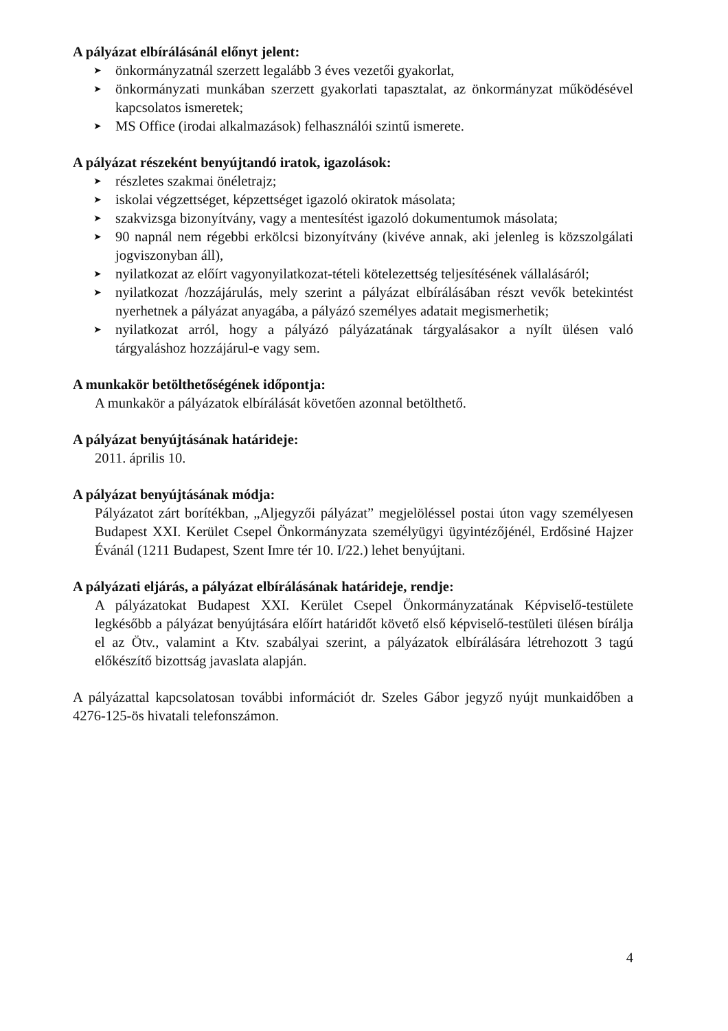A pályázat elbírálásánál előnyt jelent:
➤ önkormányzatnál szerzett legalább 3 éves vezetői gyakorlat,
➤ önkormányzati munkában szerzett gyakorlati tapasztalat, az önkormányzat működésével kapcsolatos ismeretek;
➤ MS Office (irodai alkalmazások) felhasználói szintű ismerete.
A pályázat részeként benyújtandó iratok, igazolások:
➤ részletes szakmai önéletrajz;
➤ iskolai végzettséget, képzettséget igazoló okiratok másolata;
➤ szakvizsga bizonyítvány, vagy a mentesítést igazoló dokumentumok másolata;
➤ 90 napnál nem régebbi erkölcsi bizonyítvány (kivéve annak, aki jelenleg is közszolgálati jogviszonyban áll),
➤ nyilatkozat az előírt vagyonyilatkozat-tételi kötelezettség teljesítésének vállalásáról;
➤ nyilatkozat /hozzájárulás, mely szerint a pályázat elbírálásában részt vevők betekintést nyerhetnek a pályázat anyagába, a pályázó személyes adatait megismerhetik;
➤ nyilatkozat arról, hogy a pályázó pályázatának tárgyalásakor a nyílt ülésen való tárgyaláshoz hozzájárul-e vagy sem.
A munkakör betölthetőségének időpontja:
A munkakör a pályázatok elbírálását követően azonnal betölthető.
A pályázat benyújtásának határideje:
2011. április 10.
A pályázat benyújtásának módja:
Pályázatot zárt borítékban, „Aljegyzői pályázat” megjelöléssel postai úton vagy személyesen Budapest XXI. Kerület Csepel Önkormányzata személyügyi ügyintézőjénél, Erdősiné Hajzer Évánál (1211 Budapest, Szent Imre tér 10. I/22.) lehet benyújtani.
A pályázati eljárás, a pályázat elbírálásának határideje, rendje:
A pályázatokat Budapest XXI. Kerület Csepel Önkormányzatának Képviselő-testülete legkésőbb a pályázat benyújtására előírt határidőt követő első képviselő-testületi ülésen bírálja el az Ötv., valamint a Ktv. szabályai szerint, a pályázatok elbírálására létrehozott 3 tagú előkészítő bizottság javaslata alapján.
A pályázattal kapcsolatosan további információt dr. Szeles Gábor jegyző nyújt munkaidőben a 4276-125-ös hivatali telefonszámon.
4